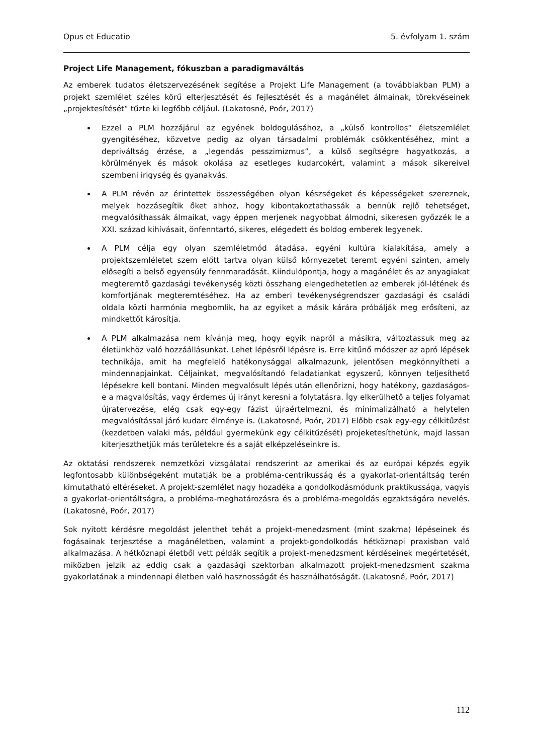Opus et Educatio 5. évfolyam 1. szám
Project Life Management, fókuszban a paradigmaváltás
Az emberek tudatos életszervezésének segítése a Projekt Life Management (a továbbiakban PLM) a projekt szemlélet széles körű elterjesztését és fejlesztését és a magánélet álmainak, törekvéseinek „projektesítését“ tűzte ki legfőbb céljául. (Lakatosné, Poór, 2017)
Ezzel a PLM hozzájárul az egyének boldogulásához, a „külső kontrollos“ életszemlélet gyengítéséhez, közvetve pedig az olyan társadalmi problémák csökkentéséhez, mint a depriváltság érzése, a „legendás pesszimizmus”, a külső segítségre hagyatkozás, a körülmények és mások okolása az esetleges kudarcokért, valamint a mások sikereivel szembeni irigység és gyanakvás.
A PLM révén az érintettek összességében olyan készségeket és képességeket szereznek, melyek hozzásegítik őket ahhoz, hogy kibontakoztathassák a bennük rejlő tehetséget, megvalósíthassák álmaikat, vagy éppen merjenek nagyobbat álmodni, sikeresen győzzék le a XXI. század kihívásait, önfenntartó, sikeres, elégedett és boldog emberek legyenek.
A PLM célja egy olyan szemléletmód átadása, egyéni kultúra kialakítása, amely a projektszemléletet szem előtt tartva olyan külső környezetet teremt egyéni szinten, amely elősegíti a belső egyensúly fennmaradását. Kiindulópontja, hogy a magánélet és az anyagiakat megteremtő gazdasági tevékenység közti összhang elengedhetetlen az emberek jól-létének és komfortjának megteremtéséhez. Ha az emberi tevékenységrendszer gazdasági és családi oldala közti harmónia megbomlik, ha az egyiket a másik kárára próbálják meg erősíteni, az mindkettőt károsítja.
A PLM alkalmazása nem kívánja meg, hogy egyik napról a másikra, változtassuk meg az életünkhöz való hozzáállásunkat. Lehet lépésről lépésre is. Erre kitűnő módszer az apró lépések technikája, amit ha megfelelő hatékonysággal alkalmazunk, jelentősen megkönnyítheti a mindennapjainkat. Céljainkat, megvalósítandó feladatiankat egyszerű, könnyen teljesíthető lépésekre kell bontani. Minden megvalósult lépés után ellenőrizni, hogy hatékony, gazdaságos-e a magvalósítás, vagy érdemes új irányt keresni a folytatásra. Így elkerülhető a teljes folyamat újratervezése, elég csak egy-egy fázist újraértelmezni, és minimalizálható a helytelen megvalósítással járó kudarc élménye is. (Lakatosné, Poór, 2017) Előbb csak egy-egy célkitűzést (kezdetben valaki más, például gyermekünk egy célkitűzését) projeketesíthetünk, majd lassan kiterjeszthetjük más területekre és a saját elképzeléseinkre is.
Az oktatási rendszerek nemzetközi vizsgálatai rendszerint az amerikai és az európai képzés egyik legfontosabb különbségeként mutatják be a probléma-centrikusság és a gyakorlat-orientáltság terén kimutatható eltéréseket. A projekt-szemlélet nagy hozadéka a gondolkodásmódunk praktikussága, vagyis a gyakorlat-orientáltságra, a probléma-meghatározásra és a probléma-megoldás egzaktságára nevelés. (Lakatosné, Poór, 2017)
Sok nyitott kérdésre megoldást jelenthet tehát a projekt-menedzsment (mint szakma) lépéseinek és fogásainak terjesztése a magánéletben, valamint a projekt-gondolkodás hétköznapi praxisban való alkalmazása. A hétköznapi életből vett példák segítik a projekt-menedzsment kérdéseinek megértetését, miközben jelzik az eddig csak a gazdasági szektorban alkalmazott projekt-menedzsment szakma gyakorlatának a mindennapi életben való hasznosságát és használhatóságát. (Lakatosné, Poór, 2017)
112